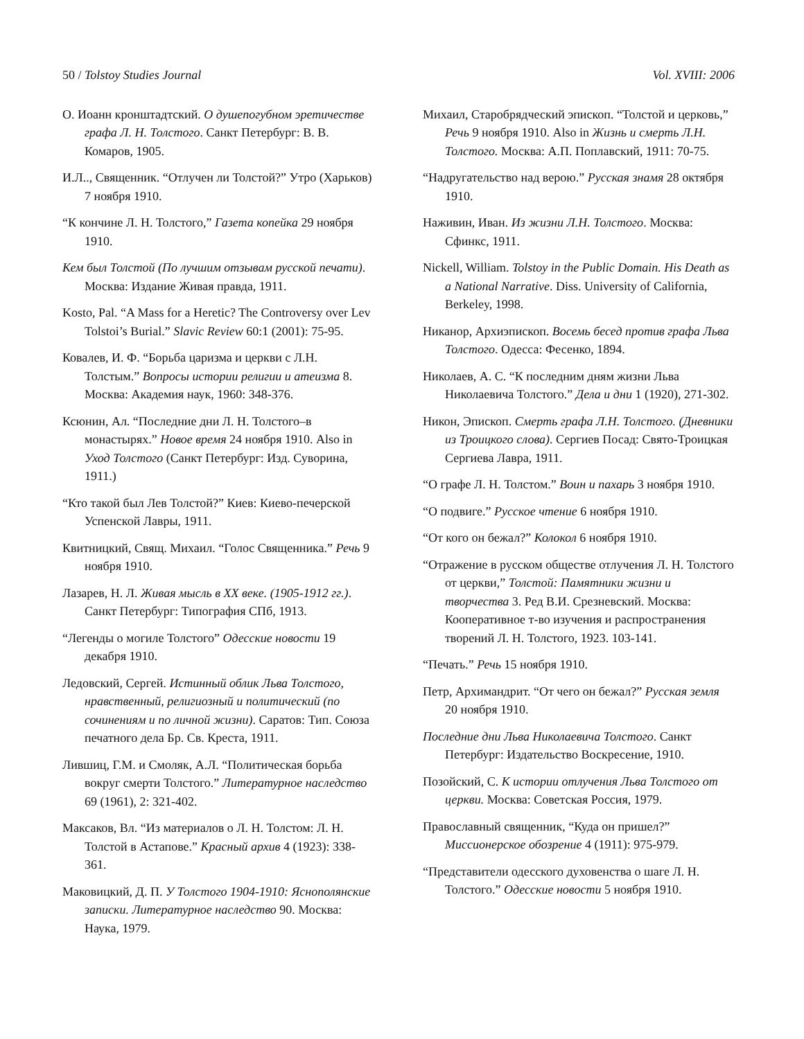50 / Tolstoy Studies Journal Vol. XVIII: 2006
О. Иоанн кронштадтский. О душепогубном эретичестве графа Л. Н. Толстого. Санкт Петербург: В. В. Комаров, 1905.
И.Л.., Священник. “Отлучен ли Толстой?” Утро (Харьков) 7 ноября 1910.
“К кончине Л. Н. Толстого,” Газета копейка 29 ноября 1910.
Кем был Толстой (По лучшим отзывам русской печати). Москва: Издание Живая правда, 1911.
Kosto, Pal. “A Mass for a Heretic? The Controversy over Lev Tolstoi’s Burial.” Slavic Review 60:1 (2001): 75-95.
Ковалев, И. Ф. “Борьба царизма и церкви с Л.Н. Толстым.” Вопросы истории религии и атеизма 8. Москва: Академия наук, 1960: 348-376.
Ксюнин, Ал. “Последние дни Л. Н. Толстого–в монастырях.” Новое время 24 ноября 1910. Also in Уход Толстого (Санкт Петербург: Изд. Суворина, 1911.)
“Кто такой был Лев Толстой?” Киев: Киево-печерской Успенской Лавры, 1911.
Квитницкий, Свящ. Михаил. “Голос Священника.” Речь 9 ноября 1910.
Лазарев, Н. Л. Живая мысль в XX веке. (1905-1912 гг.). Санкт Петербург: Типография СПб, 1913.
“Легенды о могиле Толстого” Одесские новости 19 декабря 1910.
Ледовский, Сергей. Истинный облик Льва Толстого, нравственный, религиозный и политический (по сочинениям и по личной жизни). Саратов: Тип. Союза печатного дела Бр. Св. Креста, 1911.
Лившиц, Г.М. и Смоляк, А.Л. “Политическая борьба вокруг смерти Толстого.” Литературное наследство 69 (1961), 2: 321-402.
Максаков, Вл. “Из материалов о Л. Н. Толстом: Л. Н. Толстой в Астапове.” Красный архив 4 (1923): 338-361.
Маковицкий, Д. П. У Толстого 1904-1910: Яснополянские записки. Литературное наследство 90. Москва: Наука, 1979.
Михаил, Старобрядческий эпископ. “Толстой и церковь,” Речь 9 ноября 1910. Also in Жизнь и смерть Л.Н. Толстого. Москва: А.П. Поплавский, 1911: 70-75.
“Надругательство над верою.” Русская знамя 28 октября 1910.
Наживин, Иван. Из жизни Л.Н. Толстого. Москва: Сфинкс, 1911.
Nickell, William. Tolstoy in the Public Domain. His Death as a National Narrative. Diss. University of California, Berkeley, 1998.
Никанор, Архиэпископ. Восемь бесед против графа Льва Толстого. Одесса: Фесенко, 1894.
Николаев, А. С. “К последним дням жизни Льва Николаевича Толстого.” Дела и дни 1 (1920), 271-302.
Никон, Эпископ. Смерть графа Л.Н. Толстого. (Дневники из Троицкого слова). Сергиев Посад: Свято-Троицкая Сергиева Лавра, 1911.
“О графе Л. Н. Толстом.” Воин и пахарь 3 ноября 1910.
“О подвиге.” Русское чтение 6 ноября 1910.
“От кого он бежал?” Колокол 6 ноября 1910.
“Отражение в русском обществе отлучения Л. Н. Толстого от церкви,” Толстой: Памятники жизни и творчества 3. Ред В.И. Срезневский. Москва: Кооперативное т-во изучения и распространения творений Л. Н. Толстого, 1923. 103-141.
“Печать.” Речь 15 ноября 1910.
Петр, Архимандрит. “От чего он бежал?” Русская земля 20 ноября 1910.
Последние дни Льва Николаевича Толстого. Санкт Петербург: Издательство Воскресение, 1910.
Позойский, С. К истории отлучения Льва Толстого от церкви. Москва: Советская Россия, 1979.
Православный священник, “Куда он пришел?” Миссионерское обозрение 4 (1911): 975-979.
“Представители одесского духовенства о шаге Л. Н. Толстого.” Одесские новости 5 ноября 1910.